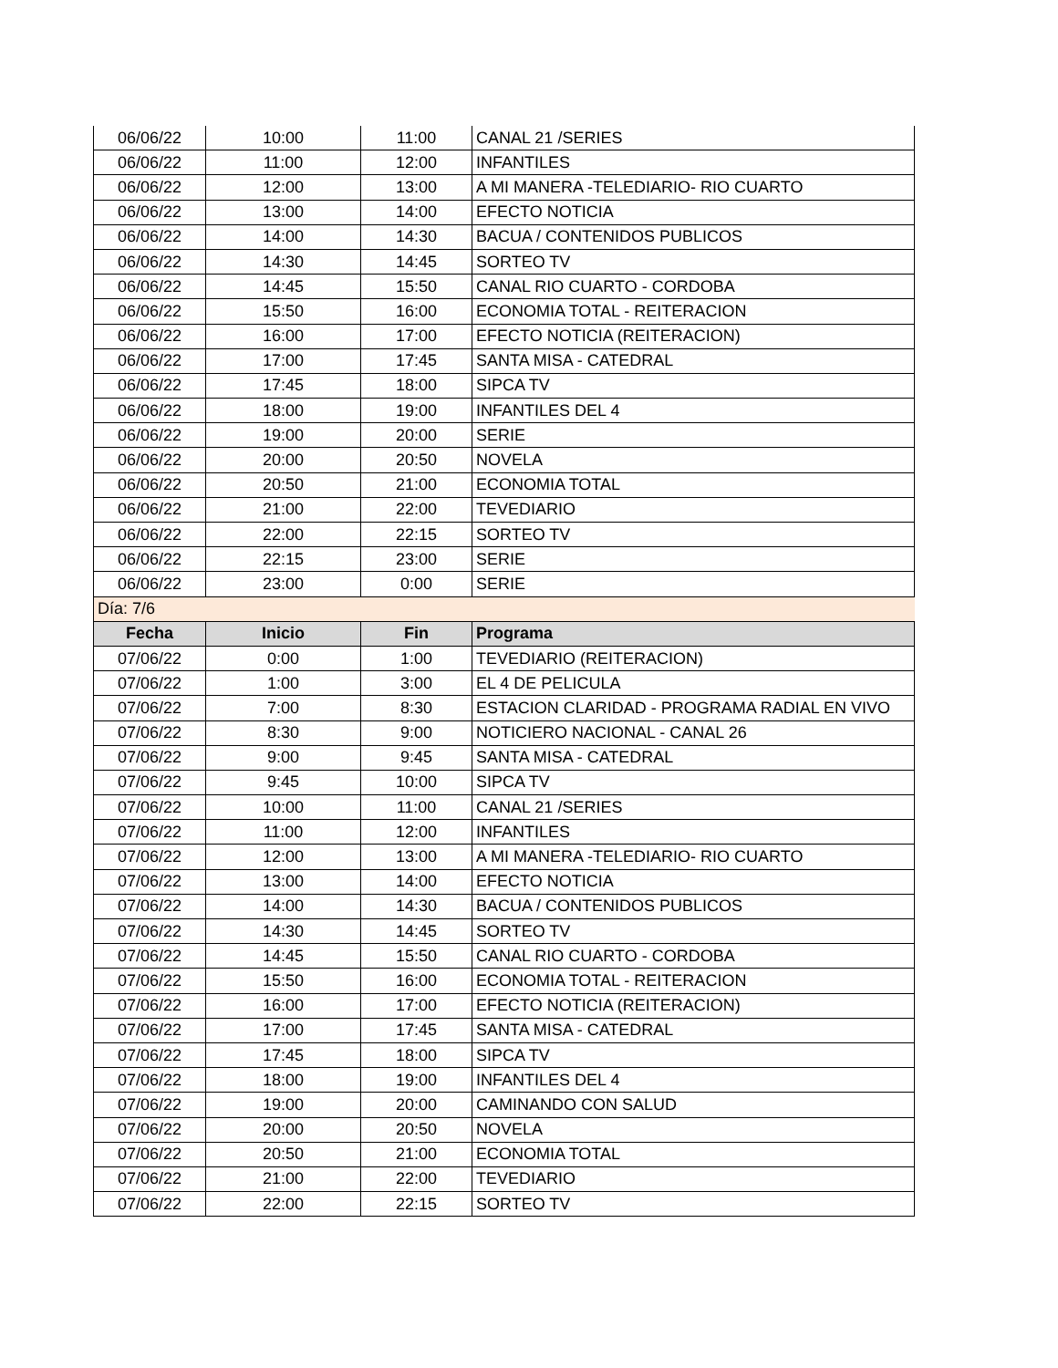| 06/06/22 | 10:00 | 11:00 | CANAL 21 /SERIES |
| 06/06/22 | 11:00 | 12:00 | INFANTILES |
| 06/06/22 | 12:00 | 13:00 | A MI MANERA -TELEDIARIO- RIO CUARTO |
| 06/06/22 | 13:00 | 14:00 | EFECTO NOTICIA |
| 06/06/22 | 14:00 | 14:30 | BACUA / CONTENIDOS PUBLICOS |
| 06/06/22 | 14:30 | 14:45 | SORTEO TV |
| 06/06/22 | 14:45 | 15:50 | CANAL RIO CUARTO - CORDOBA |
| 06/06/22 | 15:50 | 16:00 | ECONOMIA TOTAL - REITERACION |
| 06/06/22 | 16:00 | 17:00 | EFECTO NOTICIA (REITERACION) |
| 06/06/22 | 17:00 | 17:45 | SANTA MISA - CATEDRAL |
| 06/06/22 | 17:45 | 18:00 | SIPCA TV |
| 06/06/22 | 18:00 | 19:00 | INFANTILES DEL 4 |
| 06/06/22 | 19:00 | 20:00 | SERIE |
| 06/06/22 | 20:00 | 20:50 | NOVELA |
| 06/06/22 | 20:50 | 21:00 | ECONOMIA TOTAL |
| 06/06/22 | 21:00 | 22:00 | TEVEDIARIO |
| 06/06/22 | 22:00 | 22:15 | SORTEO TV |
| 06/06/22 | 22:15 | 23:00 | SERIE |
| 06/06/22 | 23:00 | 0:00 | SERIE |
| Día: 7/6 | | | |
| Fecha | Inicio | Fin | Programa |
| 07/06/22 | 0:00 | 1:00 | TEVEDIARIO (REITERACION) |
| 07/06/22 | 1:00 | 3:00 | EL 4 DE PELICULA |
| 07/06/22 | 7:00 | 8:30 | ESTACION CLARIDAD - PROGRAMA RADIAL EN VIVO |
| 07/06/22 | 8:30 | 9:00 | NOTICIERO NACIONAL - CANAL 26 |
| 07/06/22 | 9:00 | 9:45 | SANTA MISA - CATEDRAL |
| 07/06/22 | 9:45 | 10:00 | SIPCA TV |
| 07/06/22 | 10:00 | 11:00 | CANAL 21 /SERIES |
| 07/06/22 | 11:00 | 12:00 | INFANTILES |
| 07/06/22 | 12:00 | 13:00 | A MI MANERA -TELEDIARIO- RIO CUARTO |
| 07/06/22 | 13:00 | 14:00 | EFECTO NOTICIA |
| 07/06/22 | 14:00 | 14:30 | BACUA / CONTENIDOS PUBLICOS |
| 07/06/22 | 14:30 | 14:45 | SORTEO TV |
| 07/06/22 | 14:45 | 15:50 | CANAL RIO CUARTO - CORDOBA |
| 07/06/22 | 15:50 | 16:00 | ECONOMIA TOTAL - REITERACION |
| 07/06/22 | 16:00 | 17:00 | EFECTO NOTICIA (REITERACION) |
| 07/06/22 | 17:00 | 17:45 | SANTA MISA - CATEDRAL |
| 07/06/22 | 17:45 | 18:00 | SIPCA TV |
| 07/06/22 | 18:00 | 19:00 | INFANTILES DEL 4 |
| 07/06/22 | 19:00 | 20:00 | CAMINANDO CON SALUD |
| 07/06/22 | 20:00 | 20:50 | NOVELA |
| 07/06/22 | 20:50 | 21:00 | ECONOMIA TOTAL |
| 07/06/22 | 21:00 | 22:00 | TEVEDIARIO |
| 07/06/22 | 22:00 | 22:15 | SORTEO TV |